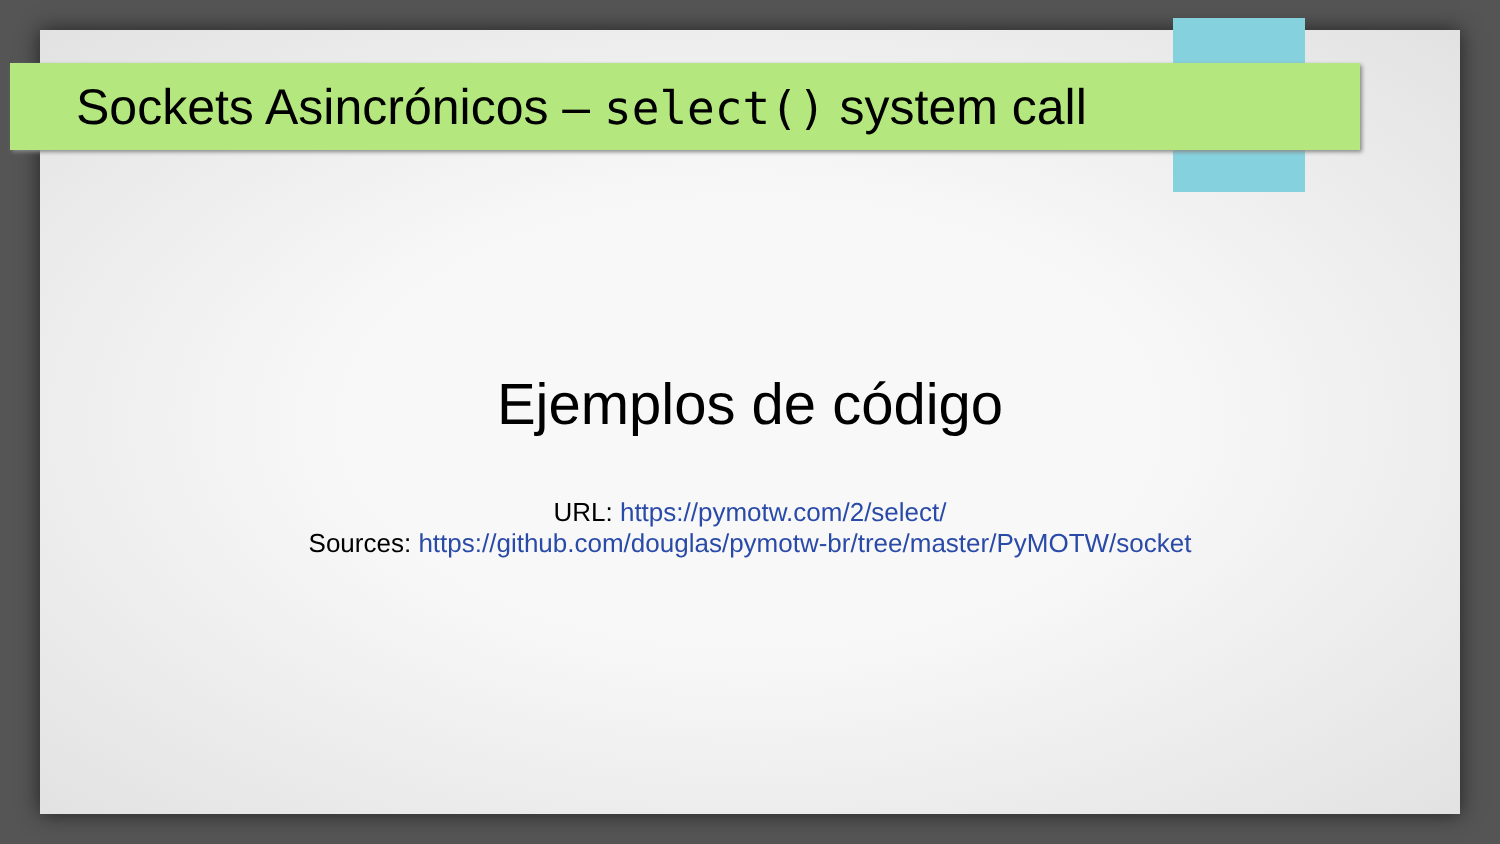Sockets Asincrónicos – select() system call
Ejemplos de código
URL: https://pymotw.com/2/select/
Sources: https://github.com/douglas/pymotw-br/tree/master/PyMOTW/socket